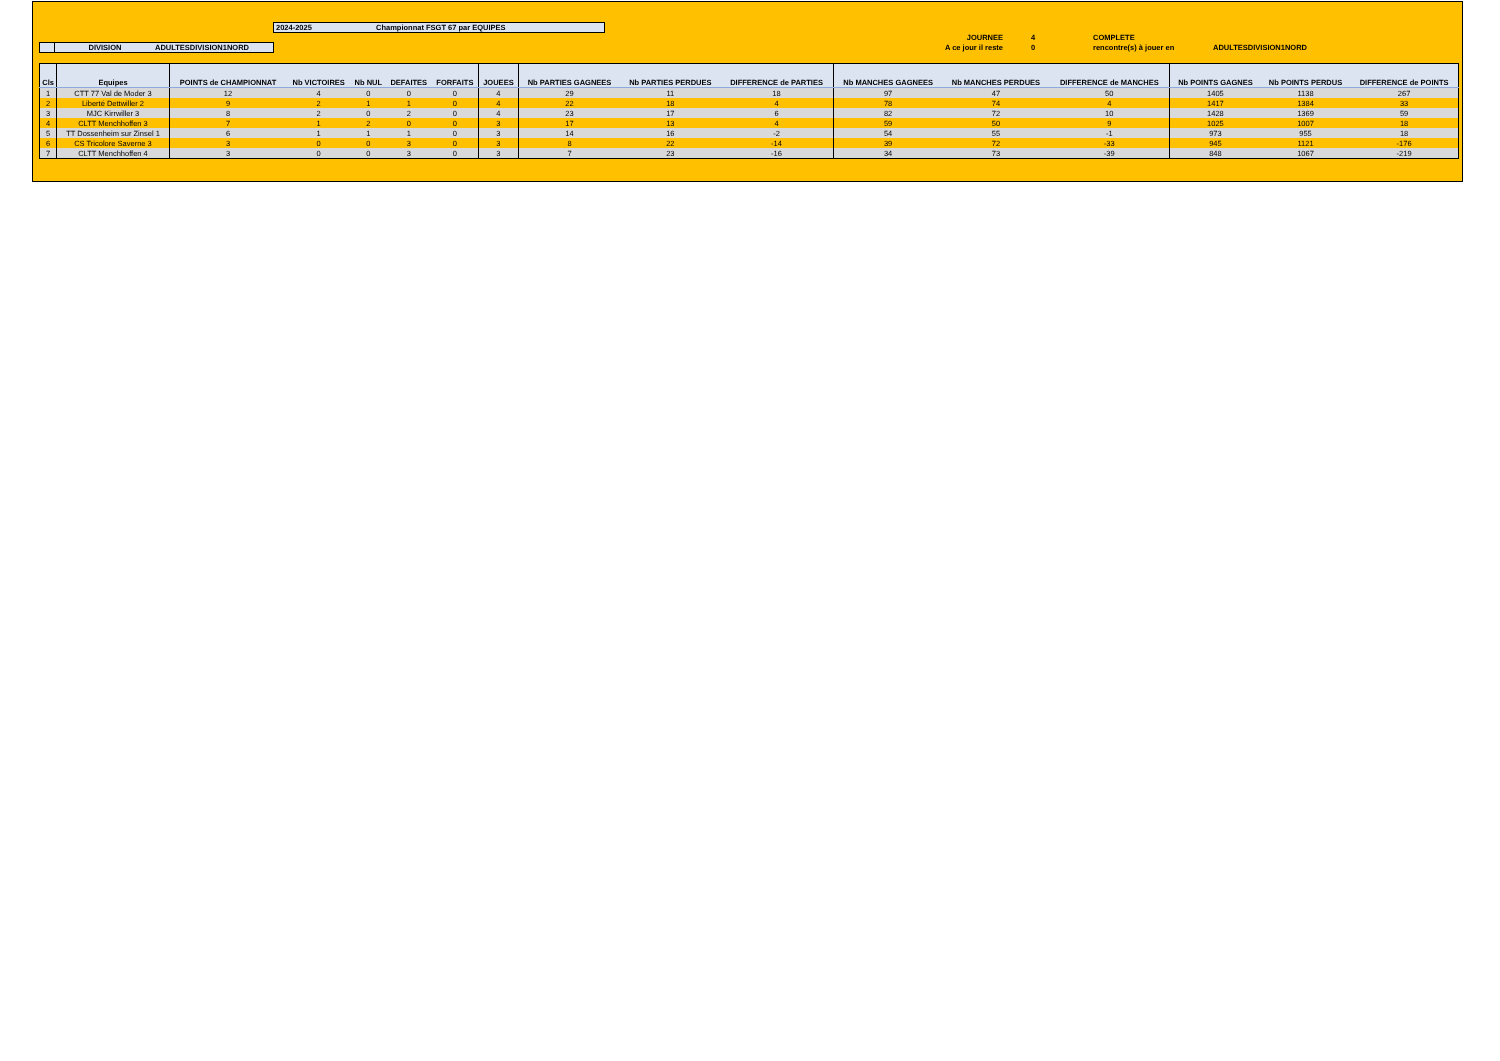2024-2025 Championnat FSGT 67 par EQUIPES
DIVISION ADULTESDIVISION1NORD
JOURNEE 4 COMPLETE
A ce jour il reste 0 rencontre(s) à jouer en ADULTESDIVISION1NORD
| Cls | Equipes | POINTS de CHAMPIONNAT | Nb VICTOIRES | Nb NUL | DEFAITES | FORFAITS | JOUEES | Nb PARTIES GAGNEES | Nb PARTIES PERDUES | DIFFERENCE de PARTIES | Nb MANCHES GAGNEES | Nb MANCHES PERDUES | DIFFERENCE de MANCHES | Nb POINTS GAGNES | Nb POINTS PERDUS | DIFFERENCE de POINTS |
| --- | --- | --- | --- | --- | --- | --- | --- | --- | --- | --- | --- | --- | --- | --- | --- | --- |
| 1 | CTT 77 Val de Moder 3 | 12 | 4 | 0 | 0 | 0 | 4 | 29 | 11 | 18 | 97 | 47 | 50 | 1405 | 1138 | 267 |
| 2 | Liberté Dettwiller 2 | 9 | 2 | 1 | 1 | 0 | 4 | 22 | 18 | 4 | 78 | 74 | 4 | 1417 | 1384 | 33 |
| 3 | MJC Kirrwiller 3 | 8 | 2 | 0 | 2 | 0 | 4 | 23 | 17 | 6 | 82 | 72 | 10 | 1428 | 1369 | 59 |
| 4 | CLTT Menchhoffen 3 | 7 | 1 | 2 | 0 | 0 | 3 | 17 | 13 | 4 | 59 | 50 | 9 | 1025 | 1007 | 18 |
| 5 | TT Dossenheim sur Zinsel 1 | 6 | 1 | 1 | 1 | 0 | 3 | 14 | 16 | -2 | 54 | 55 | -1 | 973 | 955 | 18 |
| 6 | CS Tricolore Saverne 3 | 3 | 0 | 0 | 3 | 0 | 3 | 8 | 22 | -14 | 39 | 72 | -33 | 945 | 1121 | -176 |
| 7 | CLTT Menchhoffen 4 | 3 | 0 | 0 | 3 | 0 | 3 | 7 | 23 | -16 | 34 | 73 | -39 | 848 | 1067 | -219 |